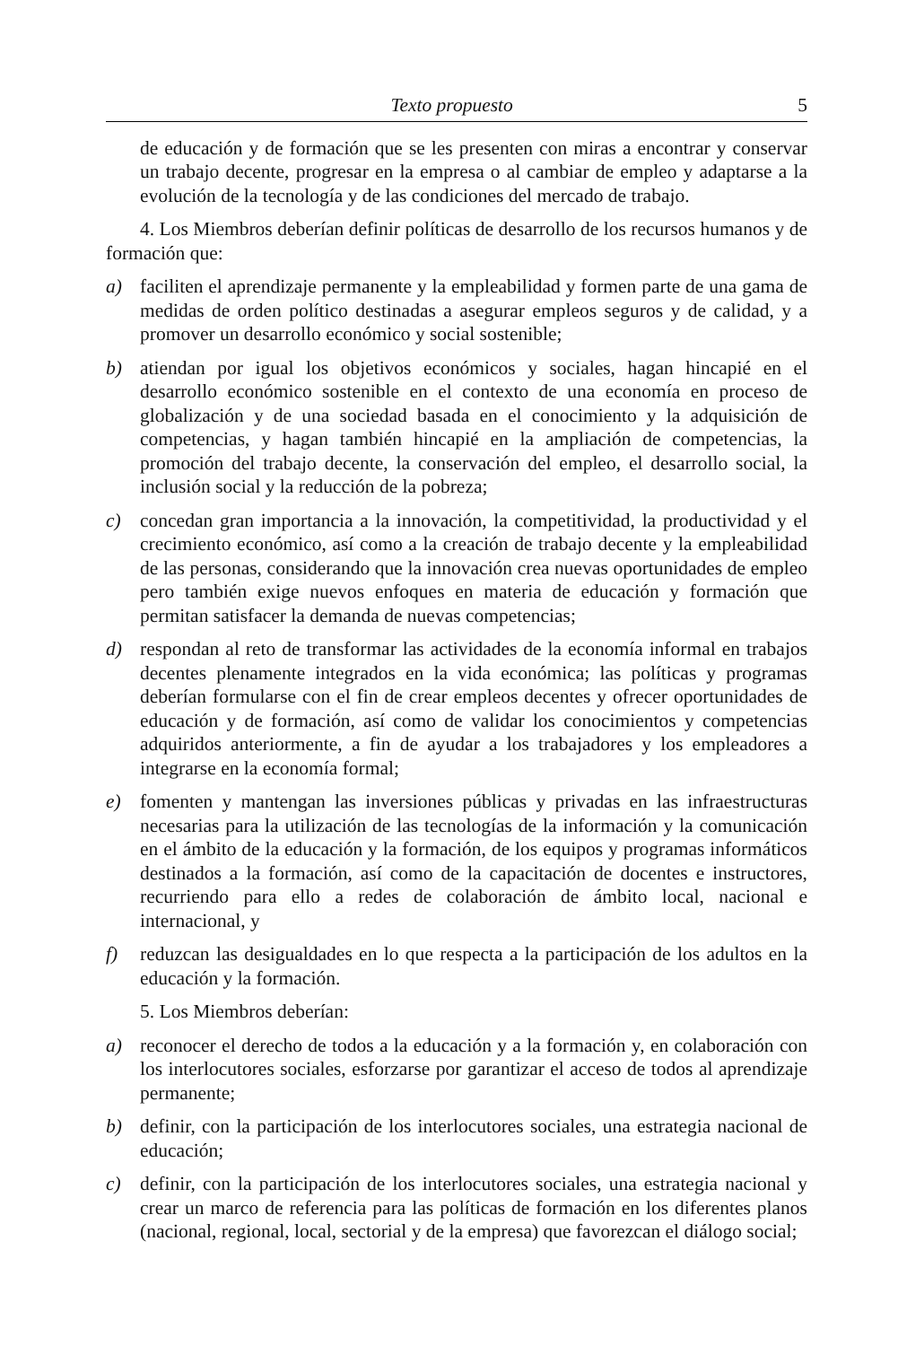Texto propuesto 5
de educación y de formación que se les presenten con miras a encontrar y conservar un trabajo decente, progresar en la empresa o al cambiar de empleo y adaptarse a la evolución de la tecnología y de las condiciones del mercado de trabajo.
4. Los Miembros deberían definir políticas de desarrollo de los recursos humanos y de formación que:
a) faciliten el aprendizaje permanente y la empleabilidad y formen parte de una gama de medidas de orden político destinadas a asegurar empleos seguros y de calidad, y a promover un desarrollo económico y social sostenible;
b) atiendan por igual los objetivos económicos y sociales, hagan hincapié en el desarrollo económico sostenible en el contexto de una economía en proceso de globalización y de una sociedad basada en el conocimiento y la adquisición de competencias, y hagan también hincapié en la ampliación de competencias, la promoción del trabajo decente, la conservación del empleo, el desarrollo social, la inclusión social y la reducción de la pobreza;
c) concedan gran importancia a la innovación, la competitividad, la productividad y el crecimiento económico, así como a la creación de trabajo decente y la empleabilidad de las personas, considerando que la innovación crea nuevas oportunidades de empleo pero también exige nuevos enfoques en materia de educación y formación que permitan satisfacer la demanda de nuevas competencias;
d) respondan al reto de transformar las actividades de la economía informal en trabajos decentes plenamente integrados en la vida económica; las políticas y programas deberían formularse con el fin de crear empleos decentes y ofrecer oportunidades de educación y de formación, así como de validar los conocimientos y competencias adquiridos anteriormente, a fin de ayudar a los trabajadores y los empleadores a integrarse en la economía formal;
e) fomenten y mantengan las inversiones públicas y privadas en las infraestructuras necesarias para la utilización de las tecnologías de la información y la comunicación en el ámbito de la educación y la formación, de los equipos y programas informáticos destinados a la formación, así como de la capacitación de docentes e instructores, recurriendo para ello a redes de colaboración de ámbito local, nacional e internacional, y
f) reduzcan las desigualdades en lo que respecta a la participación de los adultos en la educación y la formación.
5. Los Miembros deberían:
a) reconocer el derecho de todos a la educación y a la formación y, en colaboración con los interlocutores sociales, esforzarse por garantizar el acceso de todos al aprendizaje permanente;
b) definir, con la participación de los interlocutores sociales, una estrategia nacional de educación;
c) definir, con la participación de los interlocutores sociales, una estrategia nacional y crear un marco de referencia para las políticas de formación en los diferentes planos (nacional, regional, local, sectorial y de la empresa) que favorezcan el diálogo social;